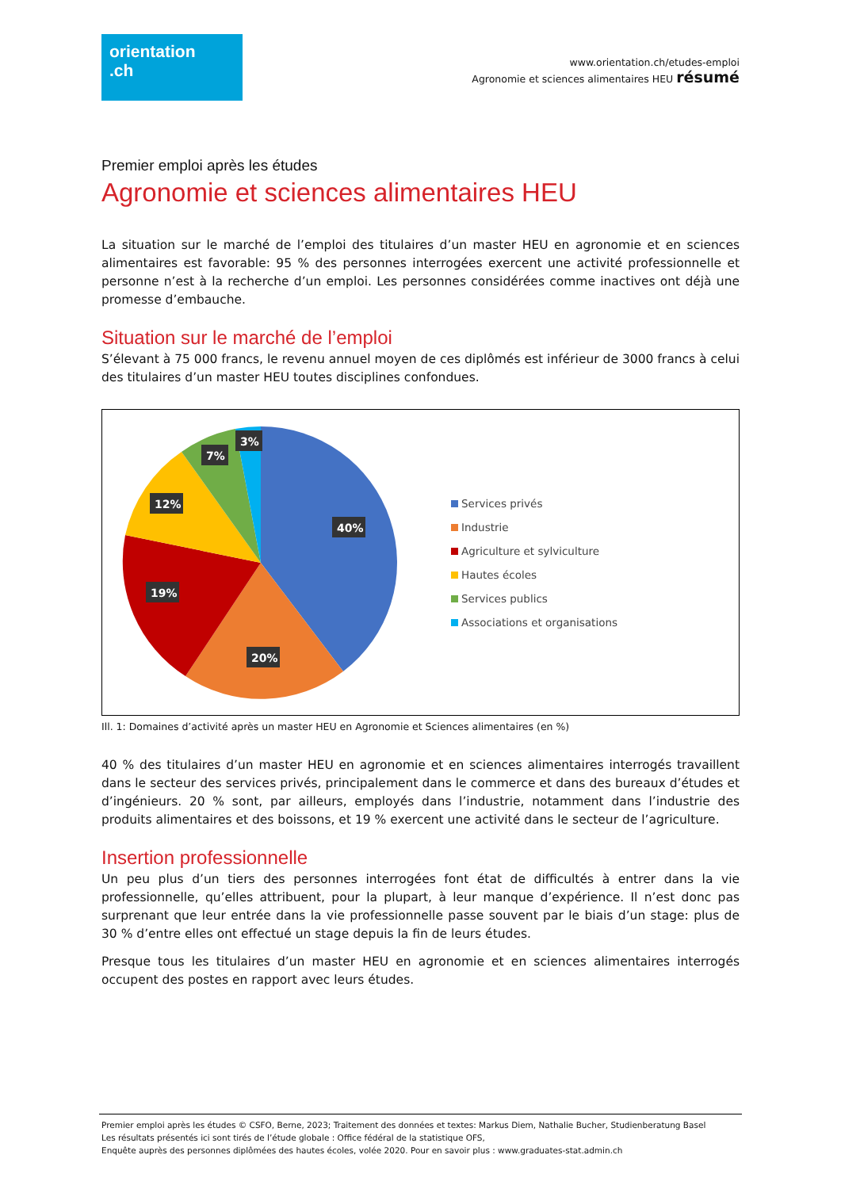orientation
.ch
www.orientation.ch/etudes-emploi
Agronomie et sciences alimentaires HEU résumé
Premier emploi après les études
Agronomie et sciences alimentaires HEU
La situation sur le marché de l’emploi des titulaires d’un master HEU en agronomie et en sciences alimentaires est favorable: 95 % des personnes interrogées exercent une activité professionnelle et personne n’est à la recherche d’un emploi. Les personnes considérées comme inactives ont déjà une promesse d’embauche.
Situation sur le marché de l’emploi
S’élevant à 75 000 francs, le revenu annuel moyen de ces diplômés est inférieur de 3000 francs à celui des titulaires d’un master HEU toutes disciplines confondues.
40%
20%
19%
12%
7%
3%
Services privés
Industrie
Agriculture et sylviculture
Hautes écoles
Services publics
Associations et organisations
Ill. 1: Domaines d’activité après un master HEU en Agronomie et Sciences alimentaires (en %)
40 % des titulaires d’un master HEU en agronomie et en sciences alimentaires interrogés travaillent dans le secteur des services privés, principalement dans le commerce et dans des bureaux d’études et d’ingénieurs. 20 % sont, par ailleurs, employés dans l’industrie, notamment dans l’industrie des produits alimentaires et des boissons, et 19 % exercent une activité dans le secteur de l’agriculture.
Insertion professionnelle
Un peu plus d’un tiers des personnes interrogées font état de difficultés à entrer dans la vie professionnelle, qu’elles attribuent, pour la plupart, à leur manque d’expérience. Il n’est donc pas surprenant que leur entrée dans la vie professionnelle passe souvent par le biais d’un stage: plus de 30 % d’entre elles ont effectué un stage depuis la fin de leurs études.
Presque tous les titulaires d’un master HEU en agronomie et en sciences alimentaires interrogés occupent des postes en rapport avec leurs études.
Premier emploi après les études © CSFO, Berne, 2023; Traitement des données et textes: Markus Diem, Nathalie Bucher, Studienberatung Basel
Les résultats présentés ici sont tirés de l’étude globale : Office fédéral de la statistique OFS,
Enquête auprès des personnes diplômées des hautes écoles, volée 2020. Pour en savoir plus : www.graduates-stat.admin.ch